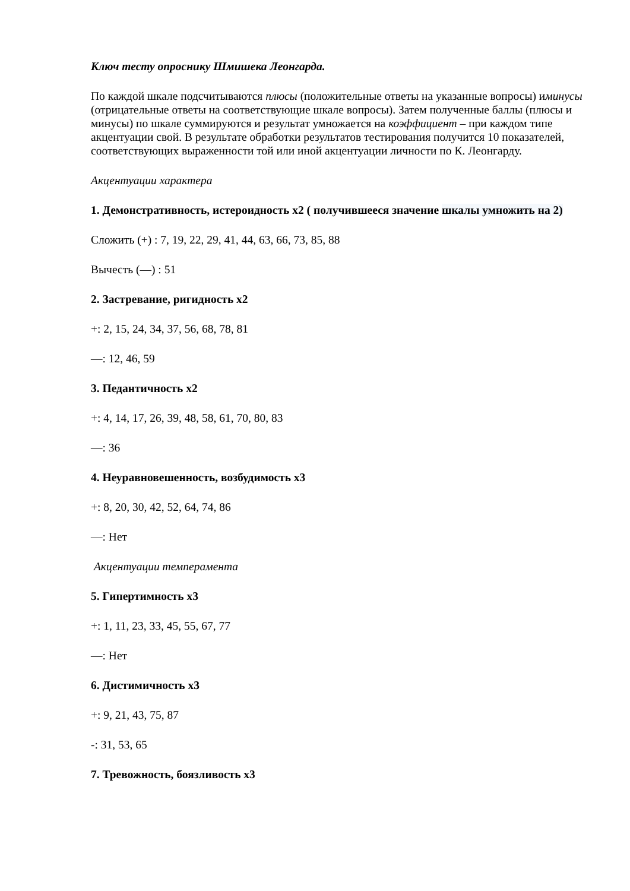Ключ тесту опроснику Шмишека Леонгарда.
По каждой шкале подсчитываются плюсы (положительные ответы на указанные вопросы) иминусы (отрицательные ответы на соответствующие шкале вопросы). Затем полученные баллы (плюсы и минусы) по шкале суммируются и результат умножается на коэффициент – при каждом типе акцентуации свой. В результате обработки результатов тестирования получится 10 показателей, соответствующих выраженности той или иной акцентуации личности по К. Леонгарду.
Акцентуации характера
1. Демонстративность, истероидность х2 ( получившееся значение шкалы умножить на 2)
Сложить (+) : 7, 19, 22, 29, 41, 44, 63, 66, 73, 85, 88
Вычесть (—) : 51
2. Застревание, ригидность х2
+: 2, 15, 24, 34, 37, 56, 68, 78, 81
—: 12, 46, 59
3. Педантичность х2
+: 4, 14, 17, 26, 39, 48, 58, 61, 70, 80, 83
—: 36
4. Неуравновешенность, возбудимость х3
+: 8, 20, 30, 42, 52, 64, 74, 86
—: Нет
Акцентуации темперамента
5. Гипертимность х3
+: 1, 11, 23, 33, 45, 55, 67, 77
—: Нет
6. Дистимичность х3
+: 9, 21, 43, 75, 87
-: 31, 53, 65
7. Тревожность, боязливость х3